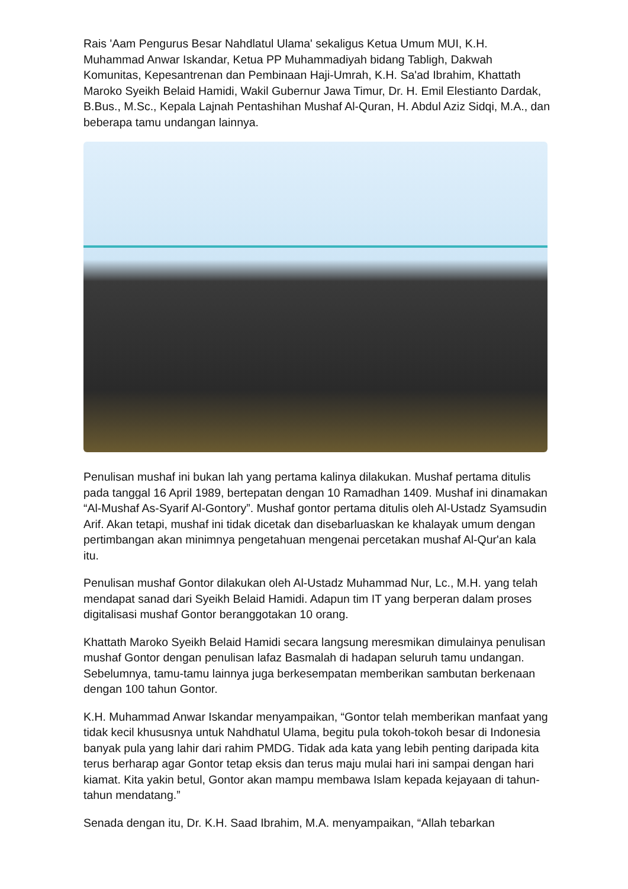Rais 'Aam Pengurus Besar Nahdlatul Ulama' sekaligus Ketua Umum MUI, K.H. Muhammad Anwar Iskandar, Ketua PP Muhammadiyah bidang Tabligh, Dakwah Komunitas, Kepesantrenan dan Pembinaan Haji-Umrah, K.H. Sa'ad Ibrahim, Khattath Maroko Syeikh Belaid Hamidi, Wakil Gubernur Jawa Timur, Dr. H. Emil Elestianto Dardak, B.Bus., M.Sc., Kepala Lajnah Pentashihan Mushaf Al-Quran, H. Abdul Aziz Sidqi, M.A., dan beberapa tamu undangan lainnya.
Penulisan mushaf ini bukan lah yang pertama kalinya dilakukan. Mushaf pertama ditulis pada tanggal 16 April 1989, bertepatan dengan 10 Ramadhan 1409. Mushaf ini dinamakan “Al-Mushaf As-Syarif Al-Gontory”. Mushaf gontor pertama ditulis oleh Al-Ustadz Syamsudin Arif. Akan tetapi, mushaf ini tidak dicetak dan disebarluaskan ke khalayak umum dengan pertimbangan akan minimnya pengetahuan mengenai percetakan mushaf Al-Qur'an kala itu.
Penulisan mushaf Gontor dilakukan oleh Al-Ustadz Muhammad Nur, Lc., M.H. yang telah mendapat sanad dari Syeikh Belaid Hamidi. Adapun tim IT yang berperan dalam proses digitalisasi mushaf Gontor beranggotakan 10 orang.
Khattath Maroko Syeikh Belaid Hamidi secara langsung meresmikan dimulainya penulisan mushaf Gontor dengan penulisan lafaz Basmalah di hadapan seluruh tamu undangan. Sebelumnya, tamu-tamu lainnya juga berkesempatan memberikan sambutan berkenaan dengan 100 tahun Gontor.
K.H. Muhammad Anwar Iskandar menyampaikan, “Gontor telah memberikan manfaat yang tidak kecil khususnya untuk Nahdhatul Ulama, begitu pula tokoh-tokoh besar di Indonesia banyak pula yang lahir dari rahim PMDG. Tidak ada kata yang lebih penting daripada kita terus berharap agar Gontor tetap eksis dan terus maju mulai hari ini sampai dengan hari kiamat. Kita yakin betul, Gontor akan mampu membawa Islam kepada kejayaan di tahun-tahun mendatang.”
Senada dengan itu, Dr. K.H. Saad Ibrahim, M.A. menyampaikan, “Allah tebarkan